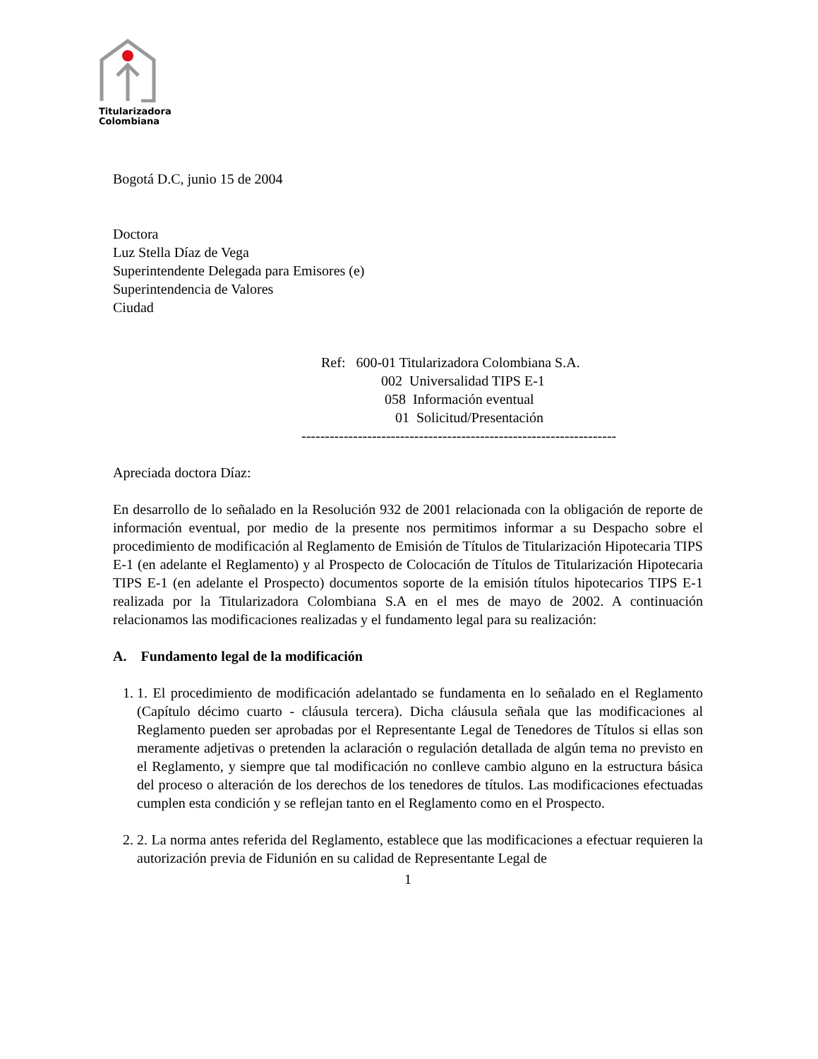Titularizadora
Colombiana
Bogotá D.C, junio 15 de 2004
Doctora
Luz Stella Díaz de Vega
Superintendente Delegada para Emisores (e)
Superintendencia de Valores
Ciudad
Ref: 600-01 Titularizadora Colombiana S.A.
002 Universalidad TIPS E-1
058 Información eventual
01 Solicitud/Presentación
-------------------------------------------------------------------
Apreciada doctora Díaz:
En desarrollo de lo señalado en la Resolución 932 de 2001 relacionada con la obligación de reporte de información eventual, por medio de la presente nos permitimos informar a su Despacho sobre el procedimiento de modificación al Reglamento de Emisión de Títulos de Titularización Hipotecaria TIPS E-1 (en adelante el Reglamento) y al Prospecto de Colocación de Títulos de Titularización Hipotecaria TIPS E-1 (en adelante el Prospecto) documentos soporte de la emisión títulos hipotecarios TIPS E-1 realizada por la Titularizadora Colombiana S.A en el mes de mayo de 2002. A continuación relacionamos las modificaciones realizadas y el fundamento legal para su realización:
A. Fundamento legal de la modificación
1. 1. El procedimiento de modificación adelantado se fundamenta en lo señalado en el Reglamento (Capítulo décimo cuarto - cláusula tercera). Dicha cláusula señala que las modificaciones al Reglamento pueden ser aprobadas por el Representante Legal de Tenedores de Títulos si ellas son meramente adjetivas o pretenden la aclaración o regulación detallada de algún tema no previsto en el Reglamento, y siempre que tal modificación no conlleve cambio alguno en la estructura básica del proceso o alteración de los derechos de los tenedores de títulos. Las modificaciones efectuadas cumplen esta condición y se reflejan tanto en el Reglamento como en el Prospecto.
2. 2. La norma antes referida del Reglamento, establece que las modificaciones a efectuar requieren la autorización previa de Fidunión en su calidad de Representante Legal de
1